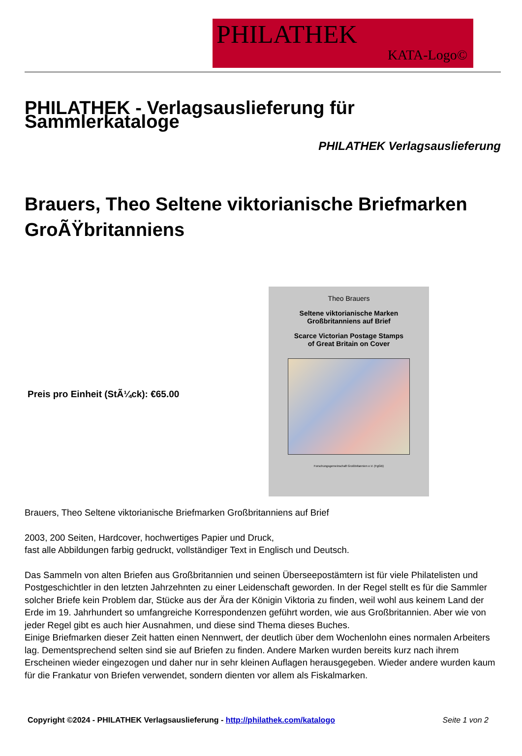PHILATHEK
KATA-Logo©
PHILATHEK - Verlagsauslieferung für Sammlerkataloge
PHILATHEK Verlagsauslieferung
Brauers, Theo Seltene viktorianische Briefmarken GroÃŸbritanniens
Preis pro Einheit (StÃ¼ck): €65.00
Theo Brauers
Seltene viktorianische Marken
Großbritanniens auf Brief
Scarce Victorian Postage Stamps
of Great Britain on Cover
Forschungsgemeinschaft Großbritannien e.V. (FgGB)
Brauers, Theo Seltene viktorianische Briefmarken Großbritanniens auf Brief
2003, 200 Seiten, Hardcover, hochwertiges Papier und Druck,
fast alle Abbildungen farbig gedruckt, vollständiger Text in Englisch und Deutsch.
Das Sammeln von alten Briefen aus Großbritannien und seinen Überseepostämtern ist für viele Philatelisten und Postgeschichtler in den letzten Jahrzehnten zu einer Leidenschaft geworden. In der Regel stellt es für die Sammler solcher Briefe kein Problem dar, Stücke aus der Ära der Königin Viktoria zu finden, weil wohl aus keinem Land der Erde im 19. Jahrhundert so umfangreiche Korrespondenzen geführt worden, wie aus Großbritannien. Aber wie von jeder Regel gibt es auch hier Ausnahmen, und diese sind Thema dieses Buches.
Einige Briefmarken dieser Zeit hatten einen Nennwert, der deutlich über dem Wochenlohn eines normalen Arbeiters lag. Dementsprechend selten sind sie auf Briefen zu finden. Andere Marken wurden bereits kurz nach ihrem Erscheinen wieder eingezogen und daher nur in sehr kleinen Auflagen herausgegeben. Wieder andere wurden kaum für die Frankatur von Briefen verwendet, sondern dienten vor allem als Fiskalmarken.
Copyright ©2024 - PHILATHEK Verlagsauslieferung - http://philathek.com/katalogo Seite 1 von 2